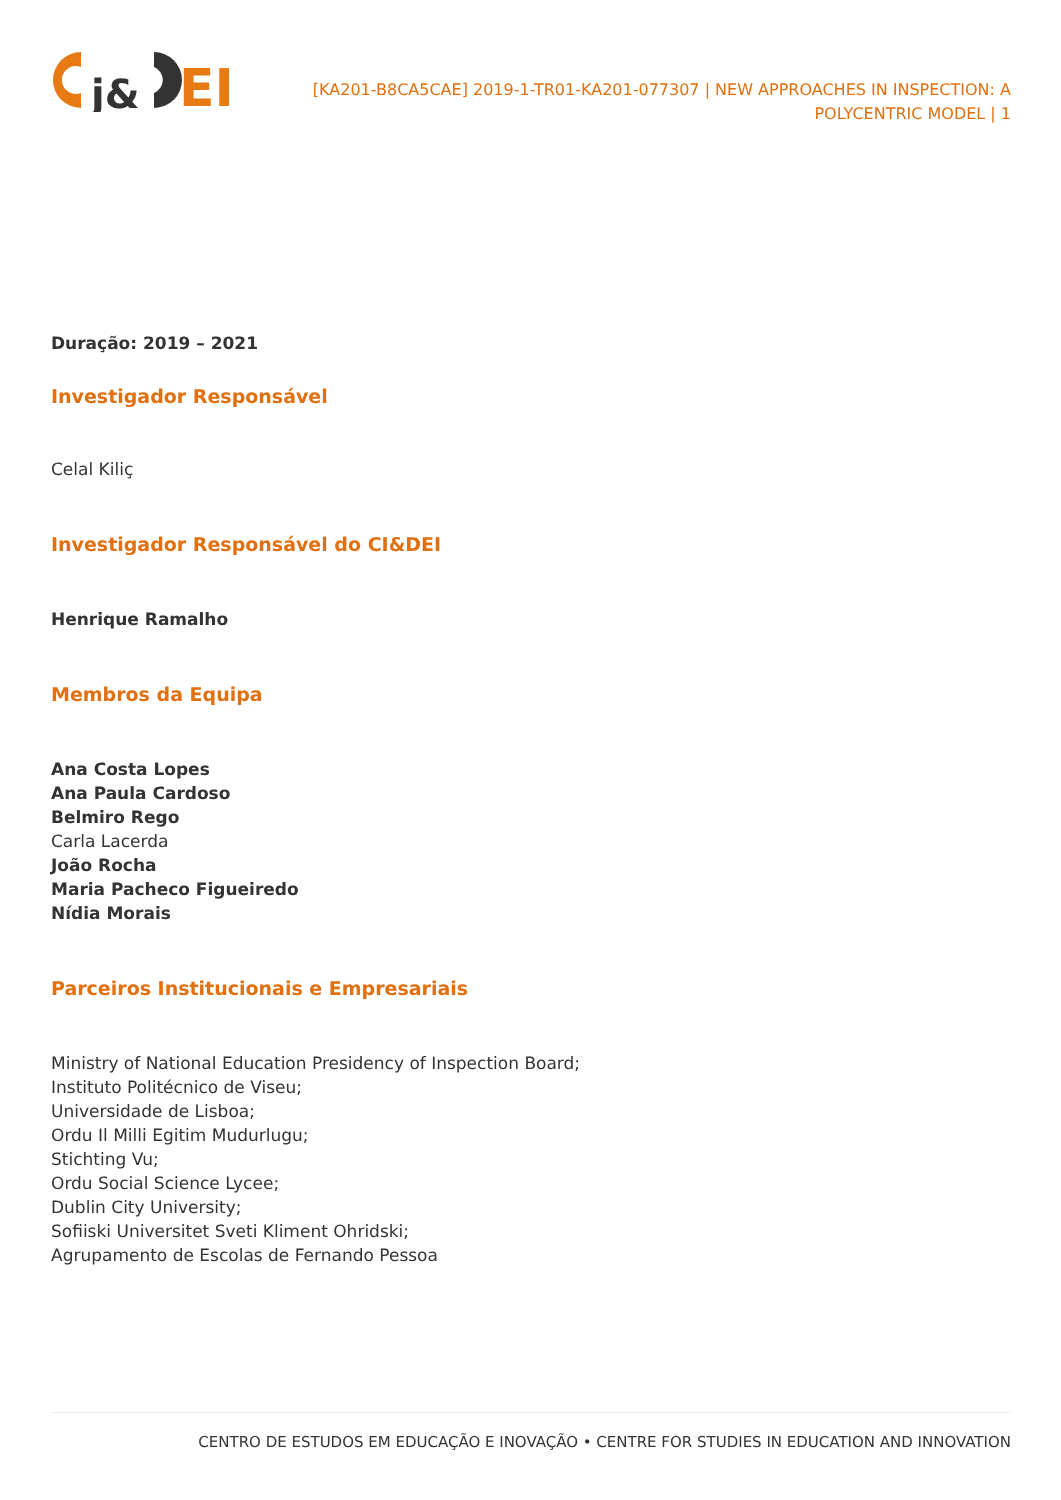j&
EI
[KA201-B8CA5CAE] 2019-1-TR01-KA201-077307 | NEW APPROACHES IN INSPECTION: A POLYCENTRIC MODEL | 1
Duração: 2019 – 2021
Investigador Responsável
Celal Kiliç
Investigador Responsável do CI&DEI
Henrique Ramalho
Membros da Equipa
Ana Costa Lopes
Ana Paula Cardoso
Belmiro Rego
Carla Lacerda
João Rocha
Maria Pacheco Figueiredo
Nídia Morais
Parceiros Institucionais e Empresariais
Ministry of National Education Presidency of Inspection Board;
Instituto Politécnico de Viseu;
Universidade de Lisboa;
Ordu Il Milli Egitim Mudurlugu;
Stichting Vu;
Ordu Social Science Lycee;
Dublin City University;
Sofiiski Universitet Sveti Kliment Ohridski;
Agrupamento de Escolas de Fernando Pessoa
CENTRO DE ESTUDOS EM EDUCAÇÃO E INOVAÇÃO • CENTRE FOR STUDIES IN EDUCATION AND INNOVATION